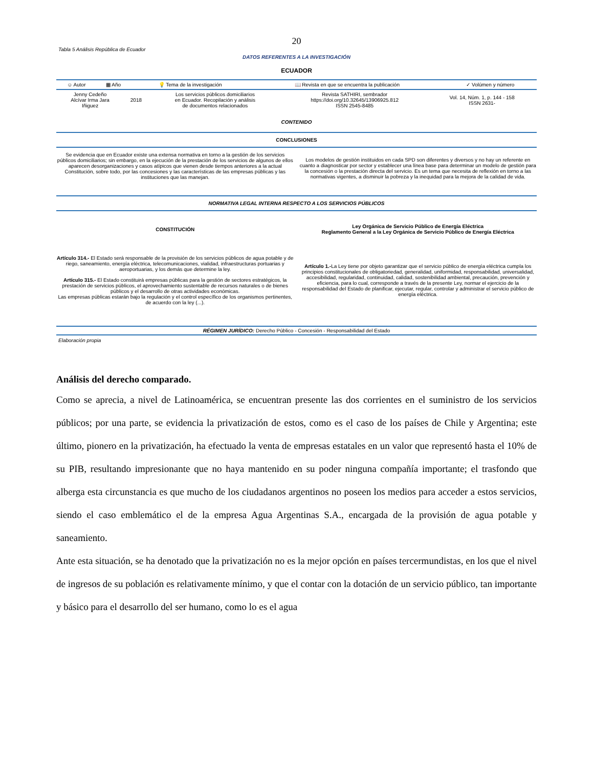20
Tabla 5 Análisis República de Ecuador
DATOS REFERENTES A LA INVESTIGACIÓN
ECUADOR
| ☺ Autor | ▦ Año | 💡 Tema de la investigación | 📖 Revista en que se encuentra la publicación | ✓ Volúmen y número |
| --- | --- | --- | --- | --- |
| Jenny Cedeño Alcívar Irma Jara Iñiguez | 2018 | Los servicios públicos domiciliarios en Ecuador. Recopilación y análisis de documentos relacionados | Revista SATHIRI, sembrador https://doi.org/10.32645/13906925.812 ISSN 2545-8485 | Vol. 14, Núm. 1, p. 144 - 158 ISSN 2631- |
CONTENIDO
CONCLUSIONES
Se evidencia que en Ecuador existe una extensa normativa en torno a la gestión de los servicios públicos domiciliarios; sin embargo, en la ejecución de la prestación de los servicios de algunos de ellos aparecen desorganizaciones y casos atípicos que vienen desde tiempos anteriores a la actual Constitución, sobre todo, por las concesiones y las características de las empresas públicas y las instituciones que las manejan.
Los modelos de gestión instituidos en cada SPD son diferentes y diversos y no hay un referente en cuanto a diagnosticar por sector y establecer una línea base para determinar un modelo de gestión para la concesión o la prestación directa del servicio. Es un tema que necesita de reflexión en torno a las normativas vigentes, a disminuir la pobreza y la inequidad para la mejora de la calidad de vida.
NORMATIVA LEGAL INTERNA RESPECTO A LOS SERVICIOS PÚBLICOS
CONSTITUCIÓN
Ley Orgánica de Servicio Público de Energía Eléctrica
Reglamento General a la Ley Orgánica de Servicio Público de Energía Eléctrica
Artículo 314.- El Estado será responsable de la provisión de los servicios públicos de agua potable y de riego, saneamiento, energía eléctrica, telecomunicaciones, vialidad, infraestructuras portuarias y aeroportuarias, y los demás que determine la ley.
Artículo 315.- El Estado constituirá empresas públicas para la gestión de sectores estratégicos, la prestación de servicios públicos, el aprovechamiento sustentable de recursos naturales o de bienes públicos y el desarrollo de otras actividades económicas.
Las empresas públicas estarán bajo la regulación y el control específico de los organismos pertinentes, de acuerdo con la ley (...).
Artículo 1.-La Ley tiene por objeto garantizar que el servicio público de energía eléctrica cumpla los principios constitucionales de obligatoriedad, generalidad, uniformidad, responsabilidad, universalidad, accesibilidad, regularidad, continuidad, calidad, sostenibilidad ambiental, precaución, prevención y eficiencia, para lo cual, corresponde a través de la presente Ley, normar el ejercicio de la responsabilidad del Estado de planificar, ejecutar, regular, controlar y administrar el servicio público de energía eléctrica.
RÉGIMEN JURÍDICO: Derecho Público - Concesión - Responsabilidad del Estado
Elaboración propia
Análisis del derecho comparado.
Como se aprecia, a nivel de Latinoamérica, se encuentran presente las dos corrientes en el suministro de los servicios públicos; por una parte, se evidencia la privatización de estos, como es el caso de los países de Chile y Argentina; este último, pionero en la privatización, ha efectuado la venta de empresas estatales en un valor que representó hasta el 10% de su PIB, resultando impresionante que no haya mantenido en su poder ninguna compañía importante; el trasfondo que alberga esta circunstancia es que mucho de los ciudadanos argentinos no poseen los medios para acceder a estos servicios, siendo el caso emblemático el de la empresa Agua Argentinas S.A., encargada de la provisión de agua potable y saneamiento.
Ante esta situación, se ha denotado que la privatización no es la mejor opción en países tercermundistas, en los que el nivel de ingresos de su población es relativamente mínimo, y que el contar con la dotación de un servicio público, tan importante y básico para el desarrollo del ser humano, como lo es el agua